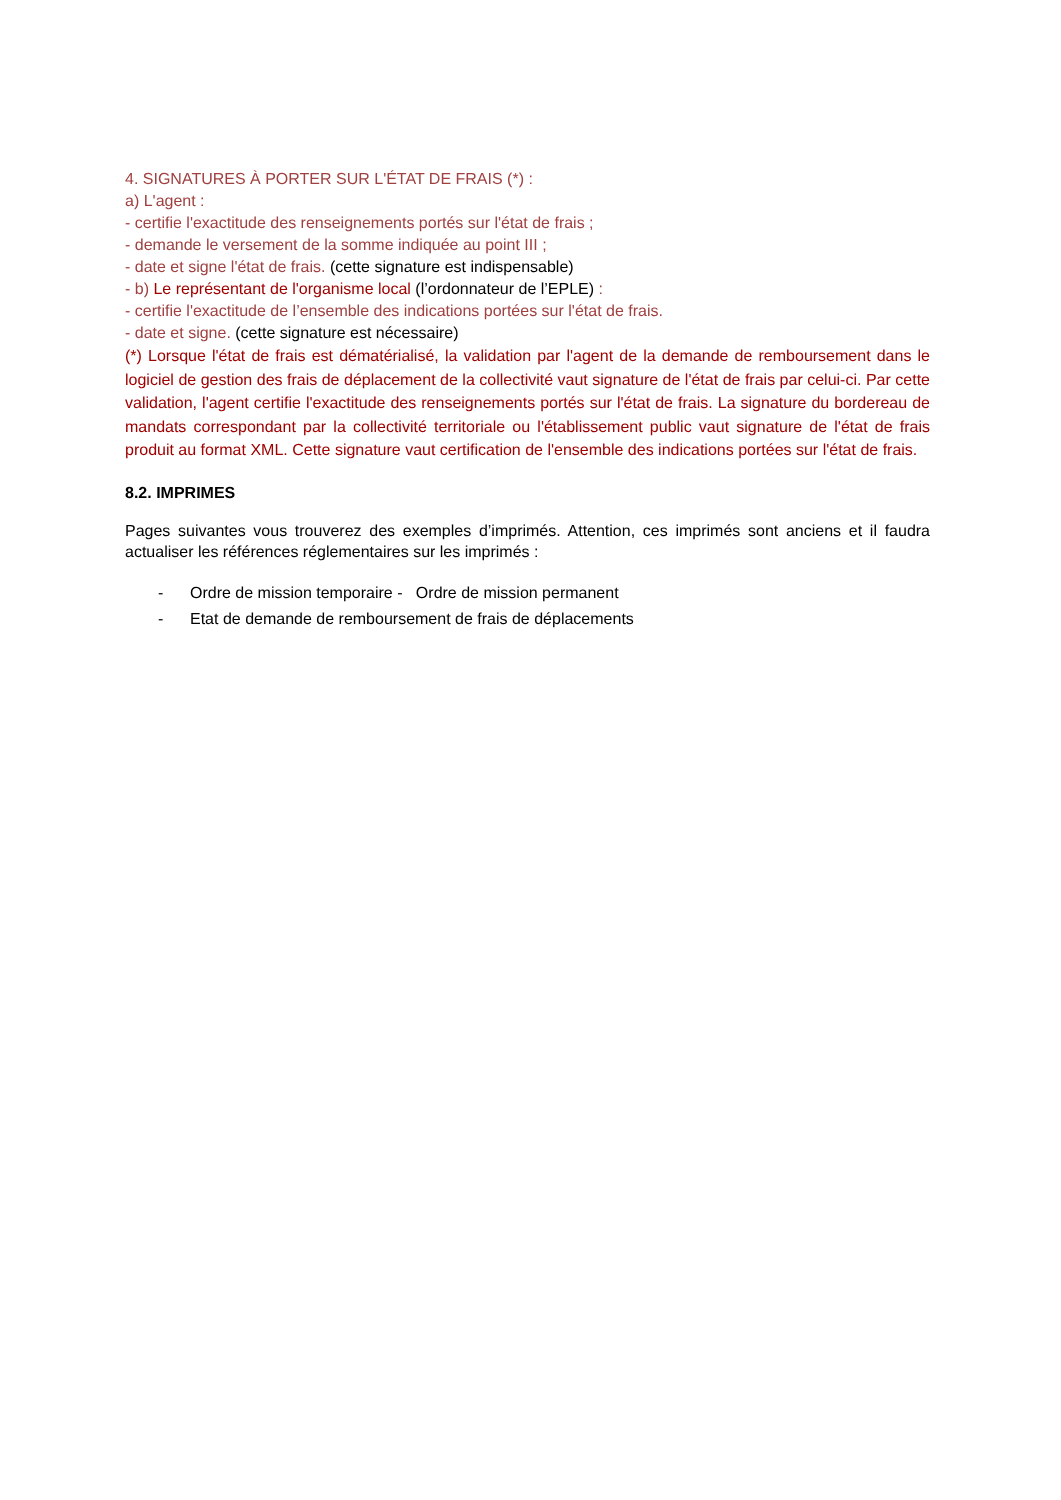4. SIGNATURES À PORTER SUR L'ÉTAT DE FRAIS (*) :
a) L'agent :
- certifie l'exactitude des renseignements portés sur l'état de frais ;
- demande le versement de la somme indiquée au point III ;
- date et signe l'état de frais. (cette signature est indispensable)
- b) Le représentant de l'organisme local (l’ordonnateur de l’EPLE) :
- certifie l'exactitude de l’ensemble des indications portées sur l'état de frais.
- date et signe. (cette signature est nécessaire)
(*) Lorsque l'état de frais est dématérialisé, la validation par l'agent de la demande de remboursement dans le logiciel de gestion des frais de déplacement de la collectivité vaut signature de l'état de frais par celui-ci. Par cette validation, l'agent certifie l'exactitude des renseignements portés sur l'état de frais. La signature du bordereau de mandats correspondant par la collectivité territoriale ou l'établissement public vaut signature de l'état de frais produit au format XML. Cette signature vaut certification de l'ensemble des indications portées sur l'état de frais.
8.2. IMPRIMES
Pages suivantes vous trouverez des exemples d’imprimés. Attention, ces imprimés sont anciens et il faudra actualiser les références réglementaires sur les imprimés :
- Ordre de mission temporaire - Ordre de mission permanent
- Etat de demande de remboursement de frais de déplacements